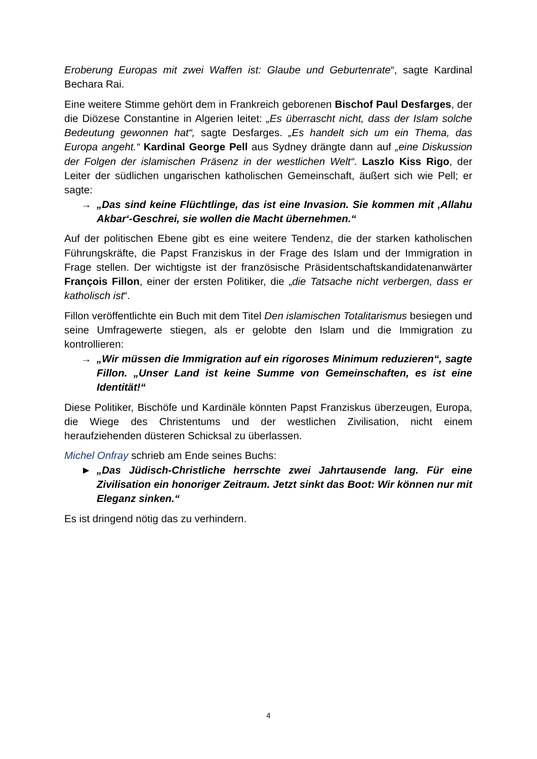Eroberung Europas mit zwei Waffen ist: Glaube und Geburtenrate“, sagte Kardinal Bechara Rai.
Eine weitere Stimme gehört dem in Frankreich geborenen Bischof Paul Desfarges, der die Diözese Constantine in Algerien leitet: „Es überrascht nicht, dass der Islam solche Bedeutung gewonnen hat“, sagte Desfarges. „Es handelt sich um ein Thema, das Europa angeht.“ Kardinal George Pell aus Sydney drängte dann auf „eine Diskussion der Folgen der islamischen Präsenz in der westlichen Welt“. Laszlo Kiss Rigo, der Leiter der südlichen ungarischen katholischen Gemeinschaft, äußert sich wie Pell; er sagte:
→ „Das sind keine Flüchtlinge, das ist eine Invasion. Sie kommen mit ‚Allahu Akbar‘-Geschrei, sie wollen die Macht übernehmen.“
Auf der politischen Ebene gibt es eine weitere Tendenz, die der starken katholischen Führungskräfte, die Papst Franziskus in der Frage des Islam und der Immigration in Frage stellen. Der wichtigste ist der französische Präsidentschaftskandidatenanwärter François Fillon, einer der ersten Politiker, die „die Tatsache nicht verbergen, dass er katholisch ist“.
Fillon veröffentlichte ein Buch mit dem Titel Den islamischen Totalitarismus besiegen und seine Umfragewerte stiegen, als er gelobte den Islam und die Immigration zu kontrollieren:
→ „Wir müssen die Immigration auf ein rigoroses Minimum reduzieren“, sagte Fillon. „Unser Land ist keine Summe von Gemeinschaften, es ist eine Identität!“
Diese Politiker, Bischöfe und Kardinäle könnten Papst Franziskus überzeugen, Europa, die Wiege des Christentums und der westlichen Zivilisation, nicht einem heraufziehenden düsteren Schicksal zu überlassen.
Michel Onfray schrieb am Ende seines Buchs:
► „Das Jüdisch-Christliche herrschte zwei Jahrtausende lang. Für eine Zivilisation ein honoriger Zeitraum. Jetzt sinkt das Boot: Wir können nur mit Eleganz sinken.“
Es ist dringend nötig das zu verhindern.
4